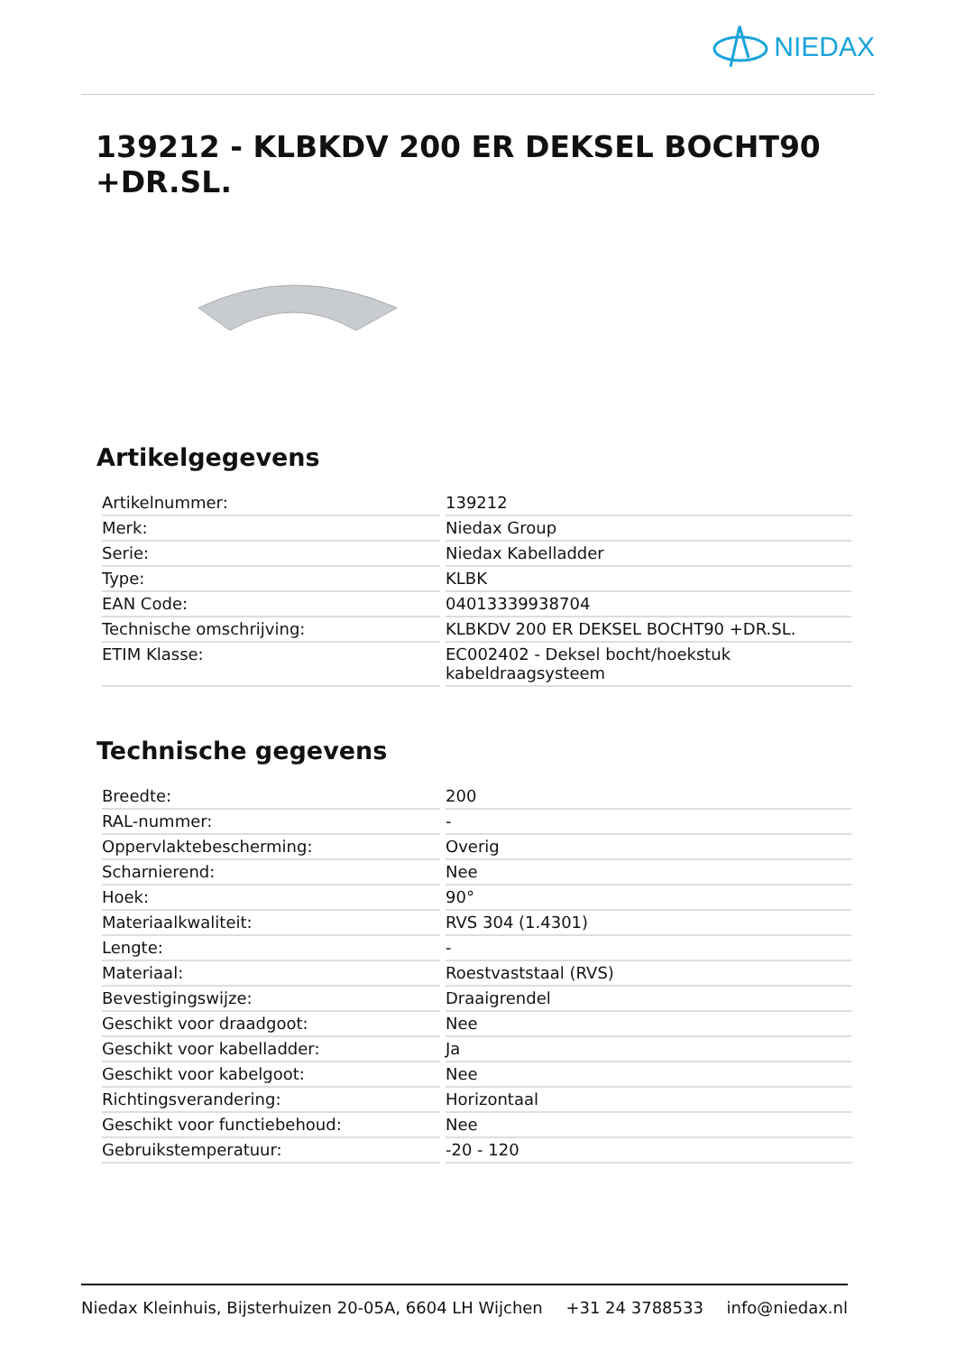NIEDAX
139212 - KLBKDV 200 ER DEKSEL BOCHT90 +DR.SL.
Artikelgegevens
| Artikelnummer: | 139212 |
| Merk: | Niedax Group |
| Serie: | Niedax Kabelladder |
| Type: | KLBK |
| EAN Code: | 04013339938704 |
| Technische omschrijving: | KLBKDV 200 ER DEKSEL BOCHT90 +DR.SL. |
| ETIM Klasse: | EC002402 - Deksel bocht/hoekstuk kabeldraagsysteem |
Technische gegevens
| Breedte: | 200 |
| RAL-nummer: | - |
| Oppervlaktebescherming: | Overig |
| Scharnierend: | Nee |
| Hoek: | 90° |
| Materiaalkwaliteit: | RVS 304 (1.4301) |
| Lengte: | - |
| Materiaal: | Roestvaststaal (RVS) |
| Bevestigingswijze: | Draaigrendel |
| Geschikt voor draadgoot: | Nee |
| Geschikt voor kabelladder: | Ja |
| Geschikt voor kabelgoot: | Nee |
| Richtingsverandering: | Horizontaal |
| Geschikt voor functiebehoud: | Nee |
| Gebruikstemperatuur: | -20 - 120 |
Niedax Kleinhuis, Bijsterhuizen 20-05A, 6604 LH Wijchen +31 24 3788533 info@niedax.nl